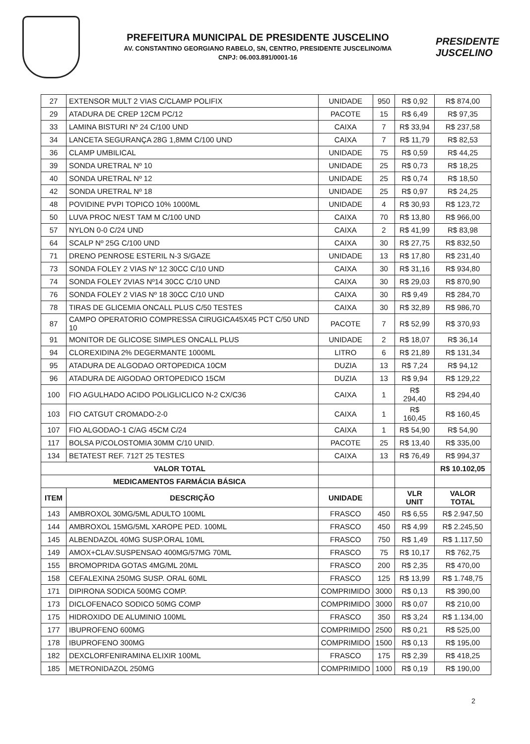PREFEITURA MUNICIPAL DE PRESIDENTE JUSCELINO
AV. CONSTANTINO GEORGIANO RABELO, SN, CENTRO, PRESIDENTE JUSCELINO/MA
CNPJ: 06.003.891/0001-16
PRESIDENTE JUSCELINO
| 27 | EXTENSOR MULT 2 VIAS C/CLAMP POLIFIX | UNIDADE | 950 | R$ 0,92 | R$ 874,00 |
| 29 | ATADURA DE CREP 12CM PC/12 | PACOTE | 15 | R$ 6,49 | R$ 97,35 |
| 33 | LAMINA BISTURI Nº 24 C/100 UND | CAIXA | 7 | R$ 33,94 | R$ 237,58 |
| 34 | LANCETA SEGURANÇA 28G 1,8MM C/100 UND | CAIXA | 7 | R$ 11,79 | R$ 82,53 |
| 36 | CLAMP UMBILICAL | UNIDADE | 75 | R$ 0,59 | R$ 44,25 |
| 39 | SONDA URETRAL Nº 10 | UNIDADE | 25 | R$ 0,73 | R$ 18,25 |
| 40 | SONDA URETRAL Nº 12 | UNIDADE | 25 | R$ 0,74 | R$ 18,50 |
| 42 | SONDA URETRAL Nº 18 | UNIDADE | 25 | R$ 0,97 | R$ 24,25 |
| 48 | POVIDINE PVPI TOPICO 10% 1000ML | UNIDADE | 4 | R$ 30,93 | R$ 123,72 |
| 50 | LUVA PROC N/EST TAM M C/100 UND | CAIXA | 70 | R$ 13,80 | R$ 966,00 |
| 57 | NYLON 0-0 C/24 UND | CAIXA | 2 | R$ 41,99 | R$ 83,98 |
| 64 | SCALP Nº 25G C/100 UND | CAIXA | 30 | R$ 27,75 | R$ 832,50 |
| 71 | DRENO PENROSE ESTERIL N-3 S/GAZE | UNIDADE | 13 | R$ 17,80 | R$ 231,40 |
| 73 | SONDA FOLEY 2 VIAS Nº 12 30CC C/10 UND | CAIXA | 30 | R$ 31,16 | R$ 934,80 |
| 74 | SONDA FOLEY 2VIAS Nº14 30CC C/10 UND | CAIXA | 30 | R$ 29,03 | R$ 870,90 |
| 76 | SONDA FOLEY 2 VIAS Nº 18 30CC C/10 UND | CAIXA | 30 | R$ 9,49 | R$ 284,70 |
| 78 | TIRAS DE GLICEMIA ONCALL PLUS C/50 TESTES | CAIXA | 30 | R$ 32,89 | R$ 986,70 |
| 87 | CAMPO OPERATORIO COMPRESSA CIRUGICA45X45 PCT C/50 UND 10 | PACOTE | 7 | R$ 52,99 | R$ 370,93 |
| 91 | MONITOR DE GLICOSE SIMPLES ONCALL PLUS | UNIDADE | 2 | R$ 18,07 | R$ 36,14 |
| 94 | CLOREXIDINA 2% DEGERMANTE 1000ML | LITRO | 6 | R$ 21,89 | R$ 131,34 |
| 95 | ATADURA DE ALGODAO ORTOPEDICA 10CM | DUZIA | 13 | R$ 7,24 | R$ 94,12 |
| 96 | ATADURA DE AlGODAO ORTOPEDICO 15CM | DUZIA | 13 | R$ 9,94 | R$ 129,22 |
| 100 | FIO AGULHADO ACIDO POLIGLICLICO N-2 CX/C36 | CAIXA | 1 | R$ 294,40 | R$ 294,40 |
| 103 | FIO CATGUT CROMADO-2-0 | CAIXA | 1 | R$ 160,45 | R$ 160,45 |
| 107 | FIO ALGODAO-1 C/AG 45CM C/24 | CAIXA | 1 | R$ 54,90 | R$ 54,90 |
| 117 | BOLSA P/COLOSTOMIA 30MM C/10 UNID. | PACOTE | 25 | R$ 13,40 | R$ 335,00 |
| 134 | BETATEST REF. 712T 25 TESTES | CAIXA | 13 | R$ 76,49 | R$ 994,37 |
| VALOR TOTAL | | | | | R$ 10.102,05 |
| MEDICAMENTOS FARMÁCIA BÁSICA | | | | | |
| ITEM | DESCRIÇÃO | UNIDADE | | VLR UNIT | VALOR TOTAL |
| 143 | AMBROXOL 30MG/5ML ADULTO 100ML | FRASCO | 450 | R$ 6,55 | R$ 2.947,50 |
| 144 | AMBROXOL 15MG/5ML XAROPE PED. 100ML | FRASCO | 450 | R$ 4,99 | R$ 2.245,50 |
| 145 | ALBENDAZOL 40MG SUSP.ORAL 10ML | FRASCO | 750 | R$ 1,49 | R$ 1.117,50 |
| 149 | AMOX+CLAV.SUSPENSAO 400MG/57MG 70ML | FRASCO | 75 | R$ 10,17 | R$ 762,75 |
| 155 | BROMOPRIDA GOTAS 4MG/ML 20ML | FRASCO | 200 | R$ 2,35 | R$ 470,00 |
| 158 | CEFALEXINA 250MG SUSP. ORAL 60ML | FRASCO | 125 | R$ 13,99 | R$ 1.748,75 |
| 171 | DIPIRONA SODICA 500MG COMP. | COMPRIMIDO | 3000 | R$ 0,13 | R$ 390,00 |
| 173 | DICLOFENACO SODICO 50MG COMP | COMPRIMIDO | 3000 | R$ 0,07 | R$ 210,00 |
| 175 | HIDROXIDO DE ALUMINIO 100ML | FRASCO | 350 | R$ 3,24 | R$ 1.134,00 |
| 177 | IBUPROFENO 600MG | COMPRIMIDO | 2500 | R$ 0,21 | R$ 525,00 |
| 178 | IBUPROFENO 300MG | COMPRIMIDO | 1500 | R$ 0,13 | R$ 195,00 |
| 182 | DEXCLORFENIRAMINA ELIXIR 100ML | FRASCO | 175 | R$ 2,39 | R$ 418,25 |
| 185 | METRONIDAZOL 250MG | COMPRIMIDO | 1000 | R$ 0,19 | R$ 190,00 |
2